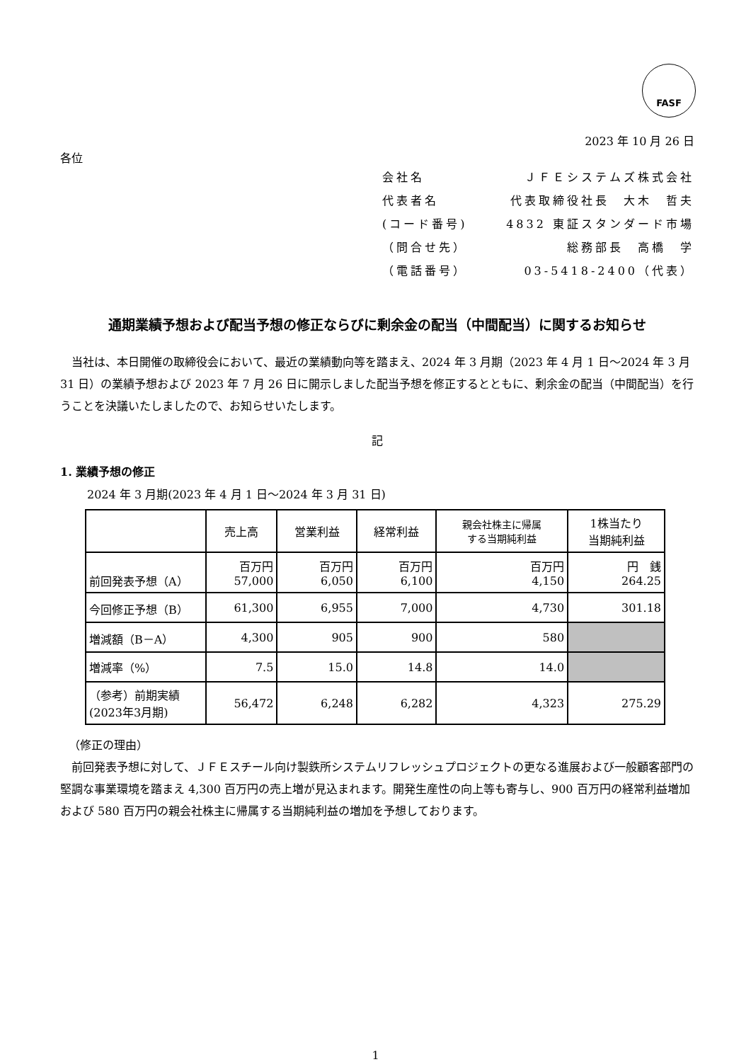FASF
2023 年 10 月 26 日
各位
会社名 ＪＦＥシステムズ株式会社
代表者名 代表取締役社長　大木　哲夫
(コード番号) 4832 東証スタンダード市場
（問合せ先） 総務部長　高橋　学
（電話番号） 03-5418-2400（代表）
通期業績予想および配当予想の修正ならびに剰余金の配当（中間配当）に関するお知らせ
当社は、本日開催の取締役会において、最近の業績動向等を踏まえ、2024 年 3 月期（2023 年 4 月 1 日～2024 年 3 月 31 日）の業績予想および 2023 年 7 月 26 日に開示しました配当予想を修正するとともに、剰余金の配当（中間配当）を行うことを決議いたしましたので、お知らせいたします。
記
1. 業績予想の修正
2024 年 3 月期(2023 年 4 月 1 日～2024 年 3 月 31 日)
| | 売上高 | 営業利益 | 経常利益 | 親会社株主に帰属 する当期純利益 | 1株当たり 当期純利益 |
| --- | --- | --- | --- | --- | --- |
| 前回発表予想（A） | 百万円 57,000 | 百万円 6,050 | 百万円 6,100 | 百万円 4,150 | 円 銭 264.25 |
| 今回修正予想（B） | 61,300 | 6,955 | 7,000 | 4,730 | 301.18 |
| 増減額（B－A） | 4,300 | 905 | 900 | 580 | |
| 増減率（%） | 7.5 | 15.0 | 14.8 | 14.0 | |
| （参考）前期実績 (2023年3月期) | 56,472 | 6,248 | 6,282 | 4,323 | 275.29 |
（修正の理由）
前回発表予想に対して、ＪＦＥスチール向け製鉄所システムリフレッシュプロジェクトの更なる進展および一般顧客部門の堅調な事業環境を踏まえ 4,300 百万円の売上増が見込まれます。開発生産性の向上等も寄与し、900 百万円の経常利益増加および 580 百万円の親会社株主に帰属する当期純利益の増加を予想しております。
1